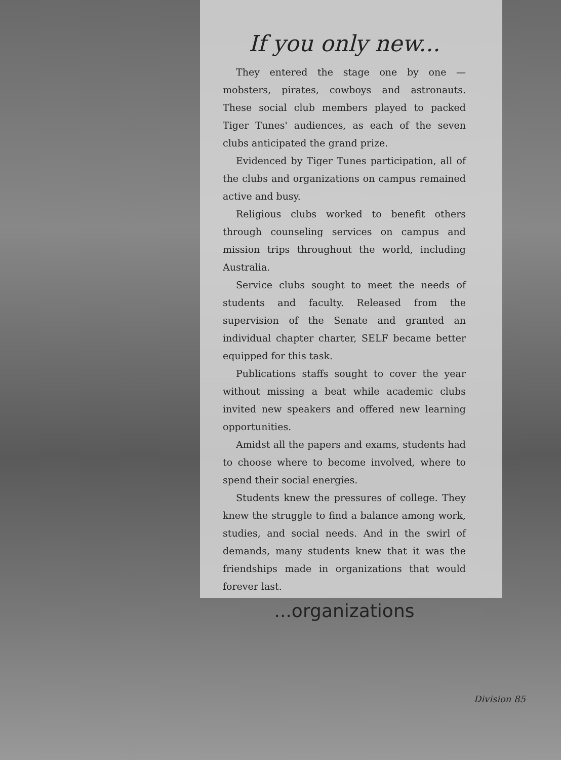If you only new...
They entered the stage one by one — mobsters, pirates, cowboys and astronauts. These social club members played to packed Tiger Tunes' audiences, as each of the seven clubs anticipated the grand prize.
Evidenced by Tiger Tunes participation, all of the clubs and organizations on campus remained active and busy.
Religious clubs worked to benefit others through counseling services on campus and mission trips throughout the world, including Australia.
Service clubs sought to meet the needs of students and faculty. Released from the supervision of the Senate and granted an individual chapter charter, SELF became better equipped for this task.
Publications staffs sought to cover the year without missing a beat while academic clubs invited new speakers and offered new learning opportunities.
Amidst all the papers and exams, students had to choose where to become involved, where to spend their social energies.
Students knew the pressures of college. They knew the struggle to find a balance among work, studies, and social needs. And in the swirl of demands, many students knew that it was the friendships made in organizations that would forever last.
...organizations
Division 85